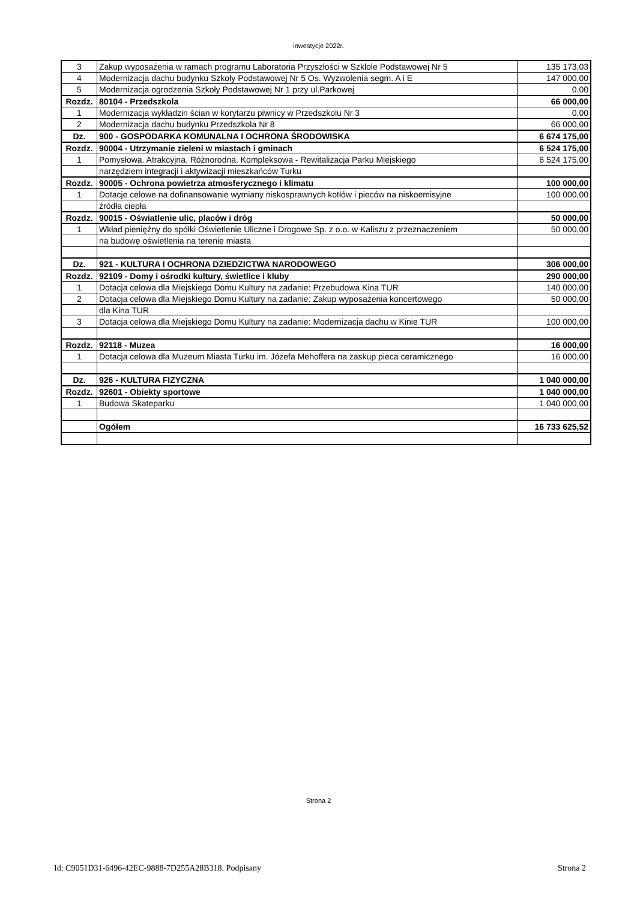inwestycje 2022r.
| 3 | Zakup wyposażenia w ramach programu Laboratoria Przyszłości w Szklole Podstawowej Nr 5 | 135 173,03 |
| 4 | Modernizacja dachu budynku Szkoły Podstawowej Nr 5 Os. Wyzwolenia segm. A i E | 147 000,00 |
| 5 | Modernizacja ogrodzenia Szkoły Podstawowej Nr 1 przy ul.Parkowej | 0,00 |
| Rozdz. | 80104 - Przedszkola | 66 000,00 |
| 1 | Modernizacja wykładzin ścian w korytarzu piwnicy w Przedszkolu Nr 3 | 0,00 |
| 2 | Modernizacja dachu budynku Przedszkola Nr 8 | 66 000,00 |
| Dz. | 900 - GOSPODARKA KOMUNALNA I OCHRONA ŚRODOWISKA | 6 674 175,00 |
| Rozdz. | 90004 - Utrzymanie zieleni w miastach i gminach | 6 524 175,00 |
| 1 | Pomysłowa. Atrakcyjna. Różnorodna. Kompleksowa - Rewitalizacja Parku Miejskiego | 6 524 175,00 |
| | narzędziem integracji i aktywizacji mieszkańców Turku | |
| Rozdz. | 90005 - Ochrona powietrza atmosferycznego i klimatu | 100 000,00 |
| 1 | Dotacje celowe na dofinansowanie wymiany niskosprawnych kotłów i pieców na niskoemisyjne | 100 000,00 |
| | źródła ciepła | |
| Rozdz. | 90015 - Oświatlenie ulic, placów i dróg | 50 000,00 |
| 1 | Wkład pieniężny do spółki Oświetlenie Uliczne i Drogowe Sp. z o.o. w Kaliszu z przeznaczeniem | 50 000,00 |
| | na budowę oświetlenia na terenie miasta | |
| Dz. | 921 - KULTURA I OCHRONA DZIEDZICTWA NARODOWEGO | 306 000,00 |
| Rozdz. | 92109 - Domy i ośrodki kultury, świetlice i kluby | 290 000,00 |
| 1 | Dotacja celowa dla Miejskiego Domu Kultury na zadanie: Przebudowa Kina TUR | 140 000,00 |
| 2 | Dotacja celowa dla Miejskiego Domu Kultury na zadanie: Zakup wyposażenia koncertowego | 50 000,00 |
| | dla Kina TUR | |
| 3 | Dotacja celowa dla Miejskiego Domu Kultury na zadanie: Modernizacja dachu w Kinie TUR | 100 000,00 |
| Rozdz. | 92118 - Muzea | 16 000,00 |
| 1 | Dotacja celowa dla Muzeum Miasta Turku im. Józefa Mehoffera na zaskup pieca ceramicznego | 16 000,00 |
| Dz. | 926 - KULTURA FIZYCZNA | 1 040 000,00 |
| Rozdz. | 92601 - Obiekty sportowe | 1 040 000,00 |
| 1 | Budowa Skateparku | 1 040 000,00 |
| | Ogółem | 16 733 625,52 |
Strona 2
Id: C9051D31-6496-42EC-9888-7D255A28B318. Podpisany Strona 2